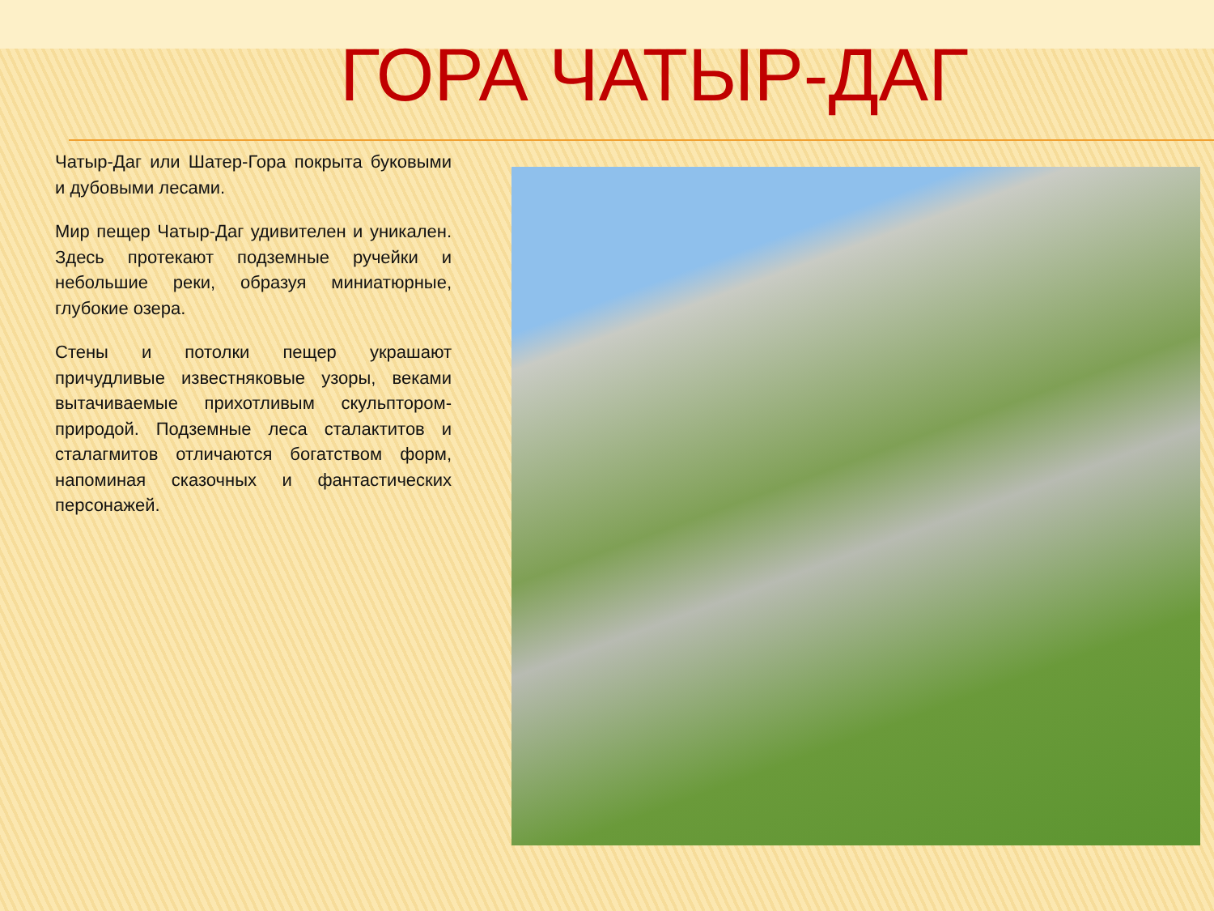ГОРА ЧАТЫР-ДАГ
Чатыр-Даг или Шатер-Гора покрыта буковыми и дубовыми лесами.
Мир пещер Чатыр-Даг удивителен и уникален. Здесь протекают подземные ручейки и небольшие реки, образуя миниатюрные, глубокие озера.
Стены и потолки пещер украшают причудливые известняковые узоры, веками вытачиваемые прихотливым скульптором-природой. Подземные леса сталактитов и сталагмитов отличаются богатством форм, напоминая сказочных и фантастических персонажей.